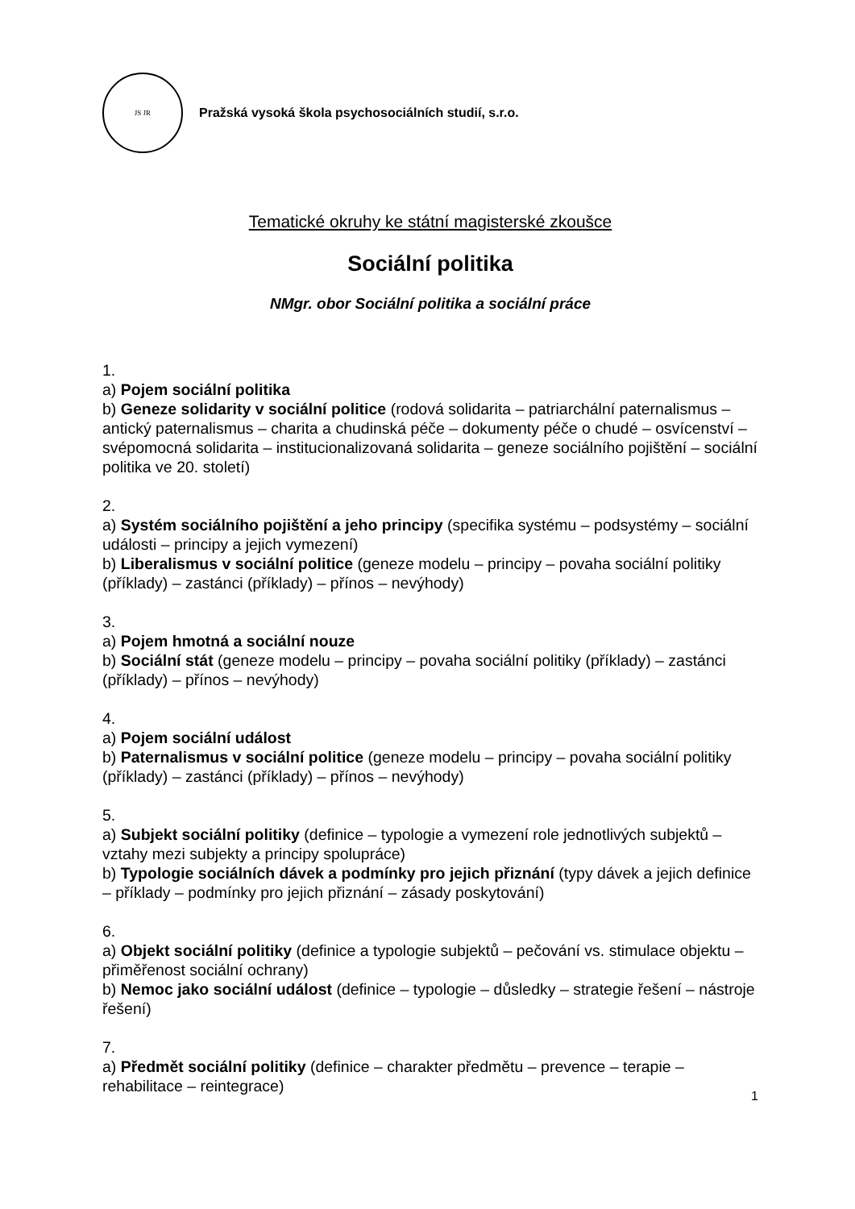JS JR
Pražská vysoká škola psychosociálních studií, s.r.o.
Tematické okruhy ke státní magisterské zkoušce
Sociální politika
NMgr. obor Sociální politika a sociální práce
1.
a) Pojem sociální politika
b) Geneze solidarity v sociální politice (rodová solidarita – patriarchální paternalismus – antický paternalismus – charita a chudinská péče – dokumenty péče o chudé – osvícenství – svépomocná solidarita – institucionalizovaná solidarita – geneze sociálního pojištění – sociální politika ve 20. století)
2.
a) Systém sociálního pojištění a jeho principy (specifika systému – podsystémy – sociální události – principy a jejich vymezení)
b) Liberalismus v sociální politice (geneze modelu – principy – povaha sociální politiky (příklady) – zastánci (příklady) – přínos – nevýhody)
3.
a) Pojem hmotná a sociální nouze
b) Sociální stát (geneze modelu – principy – povaha sociální politiky (příklady) – zastánci (příklady) – přínos – nevýhody)
4.
a) Pojem sociální událost
b) Paternalismus v sociální politice (geneze modelu – principy – povaha sociální politiky (příklady) – zastánci (příklady) – přínos – nevýhody)
5.
a) Subjekt sociální politiky (definice – typologie a vymezení role jednotlivých subjektů – vztahy mezi subjekty a principy spolupráce)
b) Typologie sociálních dávek a podmínky pro jejich přiznání (typy dávek a jejich definice – příklady – podmínky pro jejich přiznání – zásady poskytování)
6.
a) Objekt sociální politiky (definice a typologie subjektů – pečování vs. stimulace objektu – přiměřenost sociální ochrany)
b) Nemoc jako sociální událost (definice – typologie – důsledky – strategie řešení – nástroje řešení)
7.
a) Předmět sociální politiky (definice – charakter předmětu – prevence – terapie – rehabilitace – reintegrace)
1